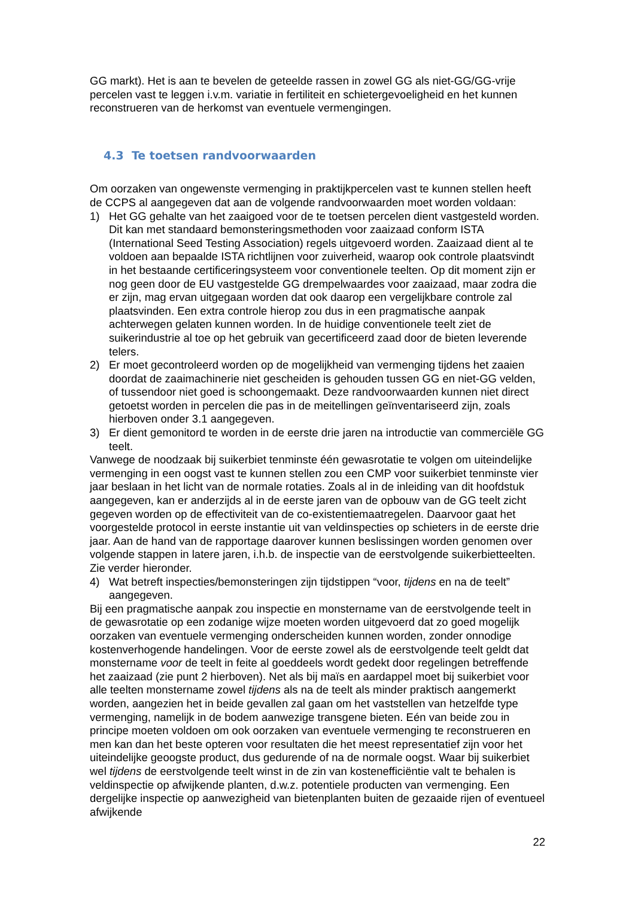GG markt). Het is aan te bevelen de geteelde rassen in zowel GG als niet-GG/GG-vrije percelen vast te leggen i.v.m. variatie in fertiliteit en schietergevoeligheid en het kunnen reconstrueren van de herkomst van eventuele vermengingen.
4.3 Te toetsen randvoorwaarden
Om oorzaken van ongewenste vermenging in praktijkpercelen vast te kunnen stellen heeft de CCPS al aangegeven dat aan de volgende randvoorwaarden moet worden voldaan:
1) Het GG gehalte van het zaaigoed voor de te toetsen percelen dient vastgesteld worden. Dit kan met standaard bemonsteringsmethoden voor zaaizaad conform ISTA (International Seed Testing Association) regels uitgevoerd worden. Zaaizaad dient al te voldoen aan bepaalde ISTA richtlijnen voor zuiverheid, waarop ook controle plaatsvindt in het bestaande certificeringsysteem voor conventionele teelten. Op dit moment zijn er nog geen door de EU vastgestelde GG drempelwaardes voor zaaizaad, maar zodra die er zijn, mag ervan uitgegaan worden dat ook daarop een vergelijkbare controle zal plaatsvinden. Een extra controle hierop zou dus in een pragmatische aanpak achterwegen gelaten kunnen worden. In de huidige conventionele teelt ziet de suikerindustrie al toe op het gebruik van gecertificeerd zaad door de bieten leverende telers.
2) Er moet gecontroleerd worden op de mogelijkheid van vermenging tijdens het zaaien doordat de zaaimachinerie niet gescheiden is gehouden tussen GG en niet-GG velden, of tussendoor niet goed is schoongemaakt. Deze randvoorwaarden kunnen niet direct getoetst worden in percelen die pas in de meitellingen geïnventariseerd zijn, zoals hierboven onder 3.1 aangegeven.
3) Er dient gemonitord te worden in de eerste drie jaren na introductie van commerciële GG teelt.
Vanwege de noodzaak bij suikerbiet tenminste één gewasrotatie te volgen om uiteindelijke vermenging in een oogst vast te kunnen stellen zou een CMP voor suikerbiet tenminste vier jaar beslaan in het licht van de normale rotaties. Zoals al in de inleiding van dit hoofdstuk aangegeven, kan er anderzijds al in de eerste jaren van de opbouw van de GG teelt zicht gegeven worden op de effectiviteit van de co-existentiemaatregelen. Daarvoor gaat het voorgestelde protocol in eerste instantie uit van veldinspecties op schieters in de eerste drie jaar. Aan de hand van de rapportage daarover kunnen beslissingen worden genomen over volgende stappen in latere jaren, i.h.b. de inspectie van de eerstvolgende suikerbietteelten. Zie verder hieronder.
4) Wat betreft inspecties/bemonsteringen zijn tijdstippen “voor, tijdens en na de teelt” aangegeven.
Bij een pragmatische aanpak zou inspectie en monstername van de eerstvolgende teelt in de gewasrotatie op een zodanige wijze moeten worden uitgevoerd dat zo goed mogelijk oorzaken van eventuele vermenging onderscheiden kunnen worden, zonder onnodige kostenverhogende handelingen. Voor de eerste zowel als de eerstvolgende teelt geldt dat monstername voor de teelt in feite al goeddeels wordt gedekt door regelingen betreffende het zaaizaad (zie punt 2 hierboven). Net als bij maïs en aardappel moet bij suikerbiet voor alle teelten monstername zowel tijdens als na de teelt als minder praktisch aangemerkt worden, aangezien het in beide gevallen zal gaan om het vaststellen van hetzelfde type vermenging, namelijk in de bodem aanwezige transgene bieten. Eén van beide zou in principe moeten voldoen om ook oorzaken van eventuele vermenging te reconstrueren en men kan dan het beste opteren voor resultaten die het meest representatief zijn voor het uiteindelijke geoogste product, dus gedurende of na de normale oogst. Waar bij suikerbiet wel tijdens de eerstvolgende teelt winst in de zin van kostenefficiëntie valt te behalen is veldinspectie op afwijkende planten, d.w.z. potentiele producten van vermenging. Een dergelijke inspectie op aanwezigheid van bietenplanten buiten de gezaaide rijen of eventueel afwijkende
22